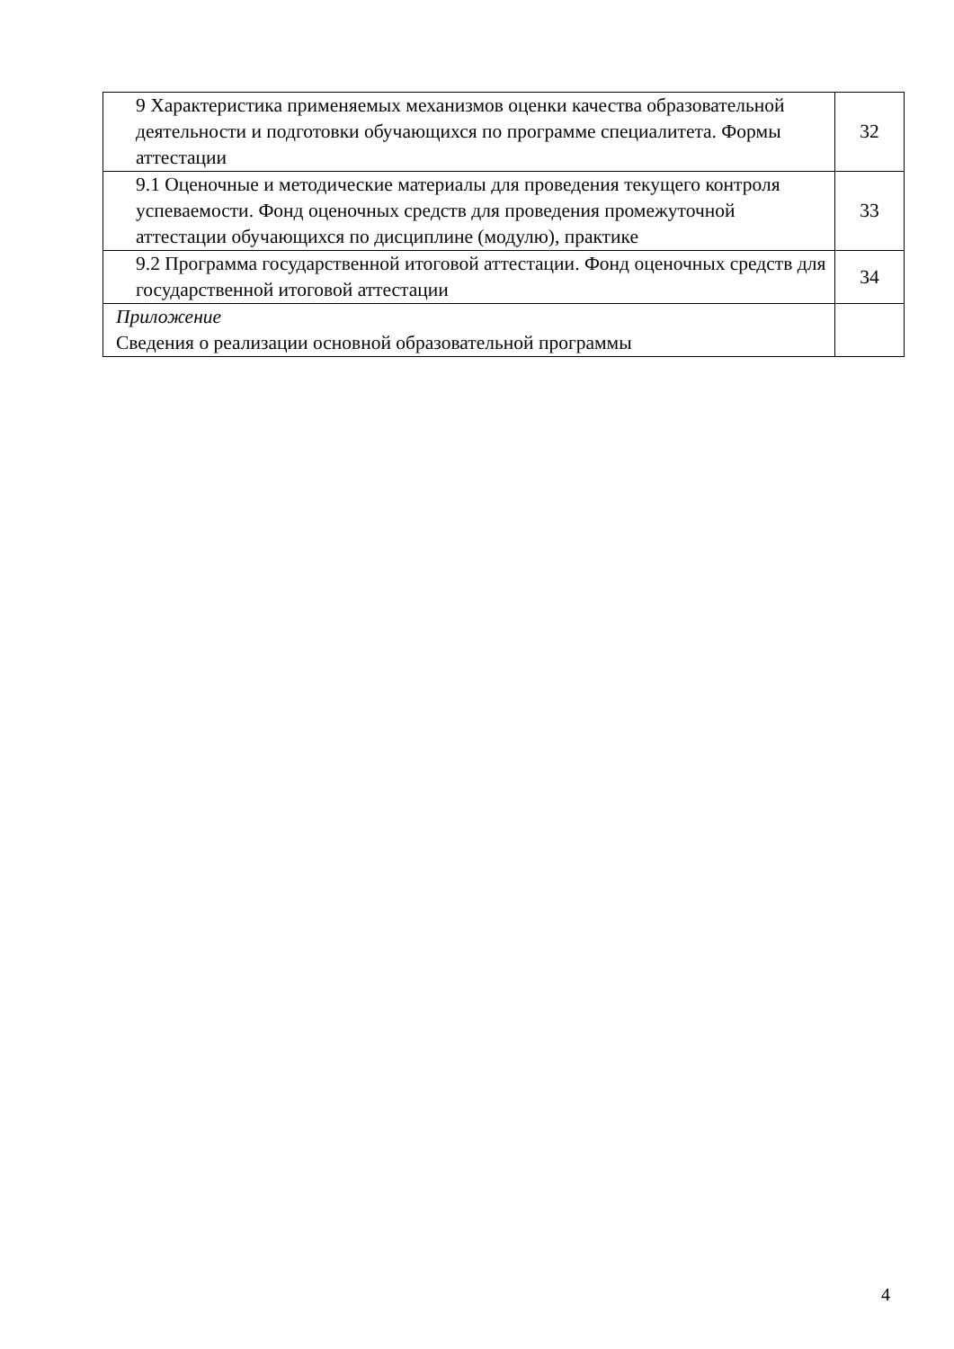| 9 Характеристика применяемых механизмов оценки качества образовательной деятельности и подготовки обучающихся по программе специалитета. Формы аттестации | 32 |
| 9.1 Оценочные и методические материалы для проведения текущего контроля успеваемости. Фонд оценочных средств для проведения промежуточной аттестации обучающихся по дисциплине (модулю), практике | 33 |
| 9.2 Программа государственной итоговой аттестации. Фонд оценочных средств для государственной итоговой аттестации | 34 |
| Приложение Сведения о реализации основной образовательной программы | |
4